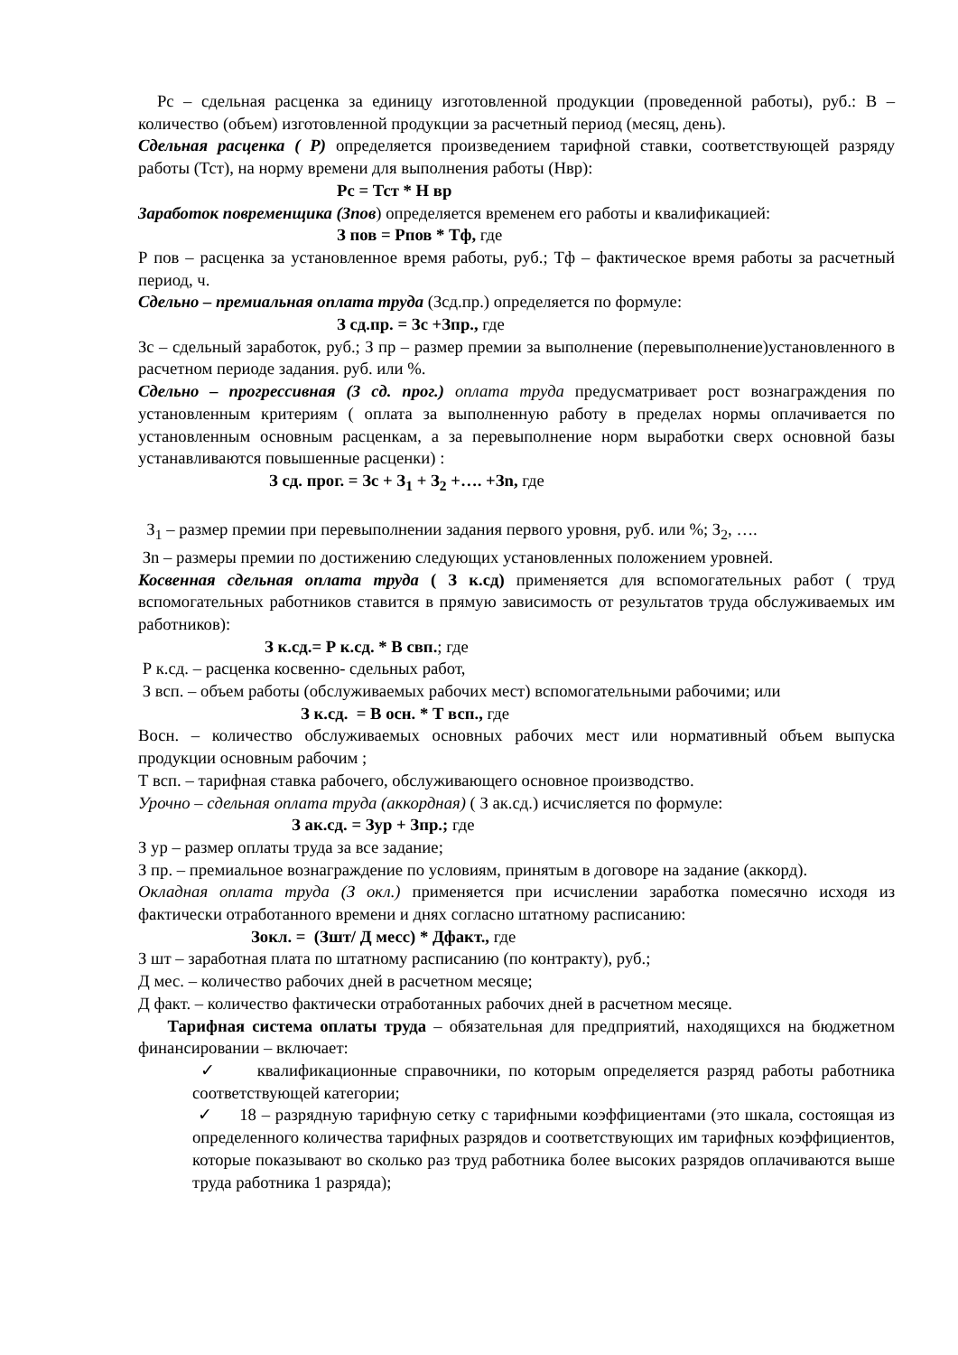Рс – сдельная расценка за единицу изготовленной продукции (проведенной работы), руб.: В – количество (объем) изготовленной продукции за расчетный период (месяц, день).
Сдельная расценка ( Р) определяется произведением тарифной ставки, соответствующей разряду работы (Тст), на норму времени для выполнения работы (Нвр):
Рс = Тст * Н вр
Заработок повременщика (Зпов) определяется временем его работы и квалификацией:
З пов = Рпов * Тф, где
Р пов – расценка за установленное время работы, руб.; Тф – фактическое время работы за расчетный период, ч.
Сдельно – премиальная оплата труда (Зсд.пр.) определяется по формуле:
З сд.пр. = Зс +Зпр., где
Зс – сдельный заработок, руб.; З пр – размер премии за выполнение (перевыполнение)установленного в расчетном периоде задания. руб. или %.
Сдельно – прогрессивная (З сд. прог.) оплата труда предусматривает рост вознаграждения по установленным критериям ( оплата за выполненную работу в пределах нормы оплачивается по установленным основным расценкам, а за перевыполнение норм выработки сверх основной базы устанавливаются повышенные расценки) :
З сд. прог. = Зс + З<sub>1</sub> + З<sub>2</sub> +…. +Зn, где
З<sub>1</sub> – размер премии при перевыполнении задания первого уровня, руб. или %; З<sub>2</sub>, ….
Зn – размеры премии по достижению следующих установленных положением уровней.
Косвенная сдельная оплата труда ( З к.сд) применяется для вспомогательных работ ( труд вспомогательных работников ставится в прямую зависимость от результатов труда обслуживаемых им работников):
З к.сд.= Р к.сд. * В свп.; где
Р к.сд. – расценка косвенно- сдельных работ,
З всп. – объем работы (обслуживаемых рабочих мест) вспомогательными рабочими; или
З к.сд. = В осн. * Т всп., где
Восн. – количество обслуживаемых основных рабочих мест или нормативный объем выпуска продукции основным рабочим ;
Т всп. – тарифная ставка рабочего, обслуживающего основное производство.
Урочно – сдельная оплата труда (аккордная) ( З ак.сд.) исчисляется по формуле:
З ак.сд. = Зур + Зпр.; где
З ур – размер оплаты труда за все задание;
З пр. – премиальное вознаграждение по условиям, принятым в договоре на задание (аккорд).
Окладная оплата труда (З окл.) применяется при исчислении заработка помесячно исходя из фактически отработанного времени и днях согласно штатному расписанию:
Зокл. = (Зшт/ Д месс) * Дфакт., где
З шт – заработная плата по штатному расписанию (по контракту), руб.;
Д мес. – количество рабочих дней в расчетном месяце;
Д факт. – количество фактически отработанных рабочих дней в расчетном месяце.
Тарифная система оплаты труда – обязательная для предприятий, находящихся на бюджетном финансировании – включает:
✓ квалификационные справочники, по которым определяется разряд работы работника соответствующей категории;
✓ 18 – разрядную тарифную сетку с тарифными коэффициентами (это шкала, состоящая из определенного количества тарифных разрядов и соответствующих им тарифных коэффициентов, которые показывают во сколько раз труд работника более высоких разрядов оплачиваются выше труда работника 1 разряда);